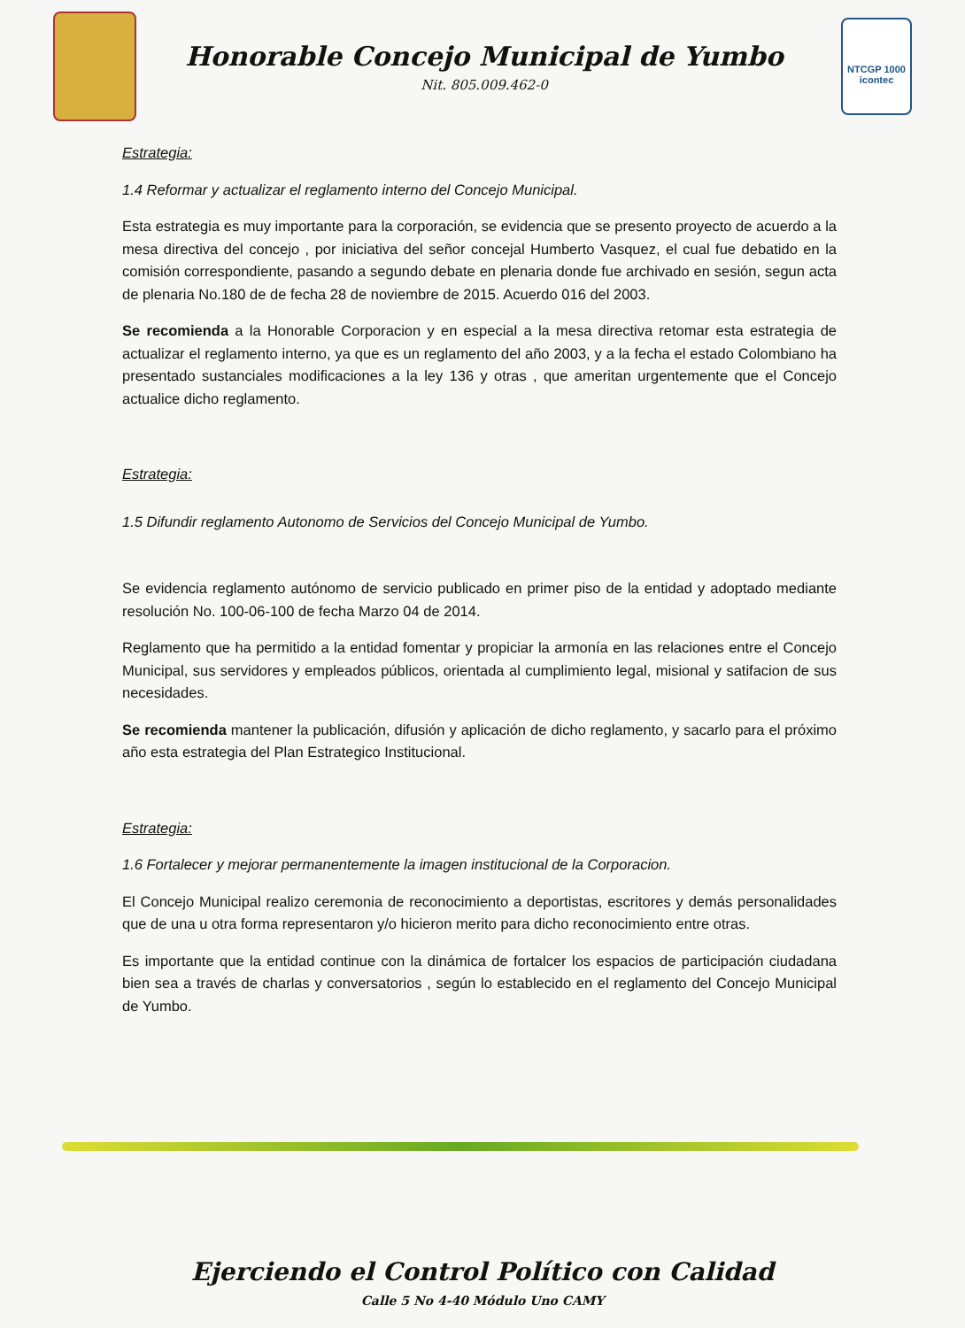Honorable Concejo Municipal de Yumbo
Nit. 805.009.462-0
NTCGP 1000
icontec
Estrategia:
1.4 Reformar y actualizar el reglamento interno del Concejo Municipal.
Esta estrategia es muy importante para la corporación, se evidencia que se presento proyecto de acuerdo a la mesa directiva del concejo , por iniciativa del señor concejal Humberto Vasquez, el cual fue debatido en la comisión correspondiente, pasando a segundo debate en plenaria donde fue archivado en sesión, segun acta de plenaria No.180 de de fecha 28 de noviembre de 2015. Acuerdo 016 del 2003.
Se recomienda a la Honorable Corporacion y en especial a la mesa directiva retomar esta estrategia de actualizar el reglamento interno, ya que es un reglamento del año 2003, y a la fecha el estado Colombiano ha presentado sustanciales modificaciones a la ley 136 y otras , que ameritan urgentemente que el Concejo actualice dicho reglamento.
Estrategia:
1.5 Difundir reglamento Autonomo de Servicios del Concejo Municipal de Yumbo.
Se evidencia reglamento autónomo de servicio publicado en primer piso de la entidad y adoptado mediante resolución No. 100-06-100 de fecha Marzo 04 de 2014.
Reglamento que ha permitido a la entidad fomentar y propiciar la armonía en las relaciones entre el Concejo Municipal, sus servidores y empleados públicos, orientada al cumplimiento legal, misional y satifacion de sus necesidades.
Se recomienda mantener la publicación, difusión y aplicación de dicho reglamento, y sacarlo para el próximo año esta estrategia del Plan Estrategico Institucional.
Estrategia:
1.6 Fortalecer y mejorar permanentemente la imagen institucional de la Corporacion.
El Concejo Municipal realizo ceremonia de reconocimiento a deportistas, escritores y demás personalidades que de una u otra forma representaron y/o hicieron merito para dicho reconocimiento entre otras.
Es importante que la entidad continue con la dinámica de fortalcer los espacios de participación ciudadana bien sea a través de charlas y conversatorios , según lo establecido en el reglamento del Concejo Municipal de Yumbo.
Ejerciendo el Control Político con Calidad
Calle 5 No 4-40 Módulo Uno CAMY